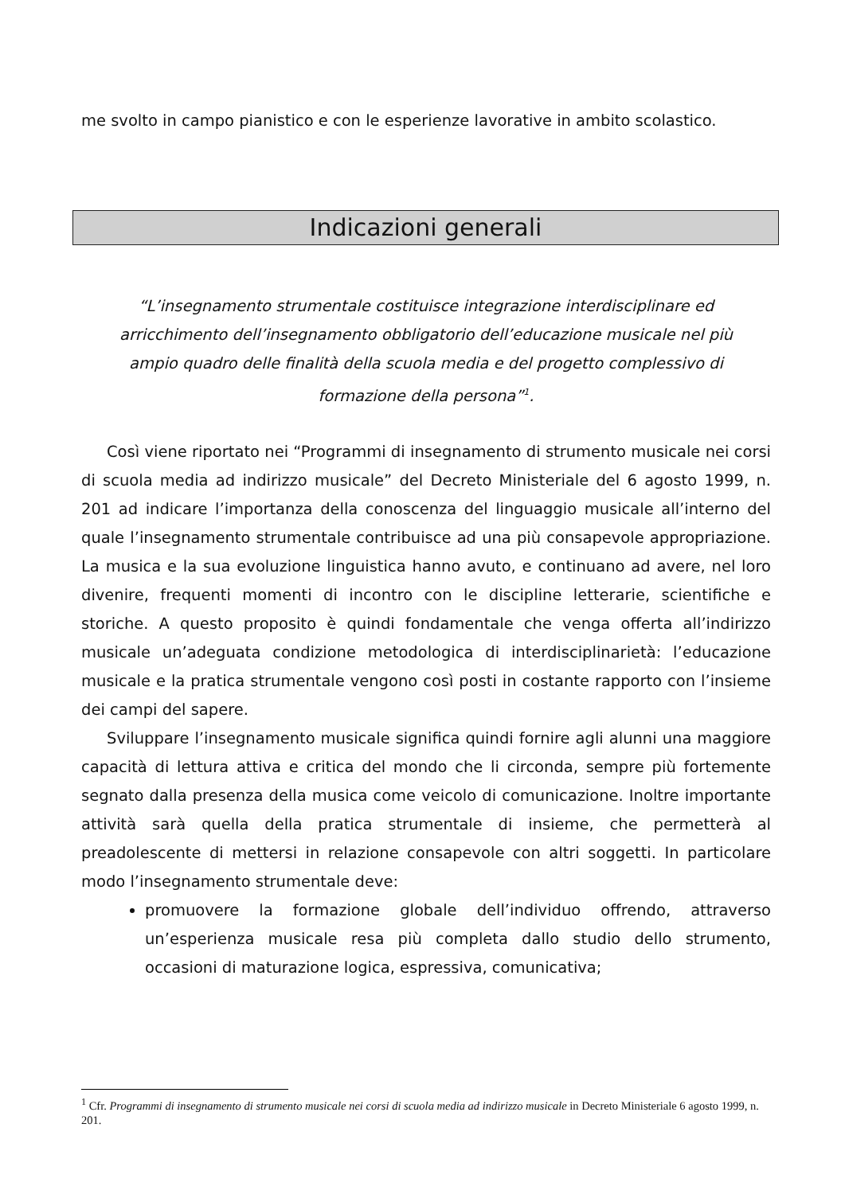me svolto in campo pianistico e con le esperienze lavorative in ambito scolastico.
Indicazioni generali
“L’insegnamento strumentale costituisce integrazione interdisciplinare ed arricchimento dell’insegnamento obbligatorio dell’educazione musicale nel più ampio quadro delle finalità della scuola media e del progetto complessivo di formazione della persona”<sup>1</sup>.
Così viene riportato nei “Programmi di insegnamento di strumento musicale nei corsi di scuola media ad indirizzo musicale” del Decreto Ministeriale del 6 agosto 1999, n. 201 ad indicare l’importanza della conoscenza del linguaggio musicale all’interno del quale l’insegnamento strumentale contribuisce ad una più consapevole appropriazione. La musica e la sua evoluzione linguistica hanno avuto, e continuano ad avere, nel loro divenire, frequenti momenti di incontro con le discipline letterarie, scientifiche e storiche. A questo proposito è quindi fondamentale che venga offerta all’indirizzo musicale un’adeguata condizione metodologica di interdisciplinarietà: l’educazione musicale e la pratica strumentale vengono così posti in costante rapporto con l’insieme dei campi del sapere.
Sviluppare l’insegnamento musicale significa quindi fornire agli alunni una maggiore capacità di lettura attiva e critica del mondo che li circonda, sempre più fortemente segnato dalla presenza della musica come veicolo di comunicazione. Inoltre importante attività sarà quella della pratica strumentale di insieme, che permetterà al preadolescente di mettersi in relazione consapevole con altri soggetti. In particolare modo l’insegnamento strumentale deve:
promuovere la formazione globale dell’individuo offrendo, attraverso un’esperienza musicale resa più completa dallo studio dello strumento, occasioni di maturazione logica, espressiva, comunicativa;
<sup>1</sup> Cfr. Programmi di insegnamento di strumento musicale nei corsi di scuola media ad indirizzo musicale in Decreto Ministeriale 6 agosto 1999, n. 201.